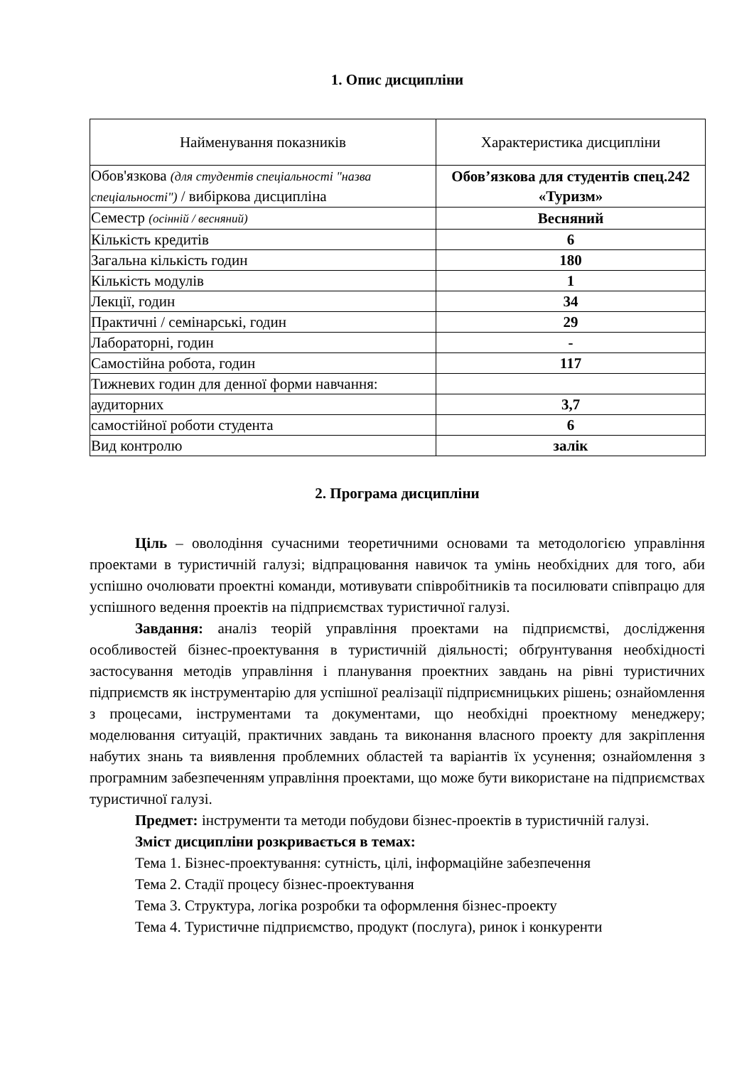1. Опис дисципліни
| Найменування показників | Характеристика дисципліни |
| --- | --- |
| Обов'язкова (для студентів спеціальності "назва спеціальності") / вибіркова дисципліна | Обов’язкова для студентів спец.242 «Туризм» |
| Семестр (осінній / весняний) | Весняний |
| Кількість кредитів | 6 |
| Загальна кількість годин | 180 |
| Кількість модулів | 1 |
| Лекції, годин | 34 |
| Практичні / семінарські, годин | 29 |
| Лабораторні, годин | - |
| Самостійна робота, годин | 117 |
| Тижневих годин для денної форми навчання: | |
| аудиторних | 3,7 |
| самостійної роботи студента | 6 |
| Вид контролю | залік |
2. Програма дисципліни
Ціль – оволодіння сучасними теоретичними основами та методологією управління проектами в туристичній галузі; відпрацювання навичок та умінь необхідних для того, аби успішно очолювати проектні команди, мотивувати співробітників та посилювати співпрацю для успішного ведення проектів на підприємствах туристичної галузі.
Завдання: аналіз теорій управління проектами на підприємстві, дослідження особливостей бізнес-проектування в туристичній діяльності; обґрунтування необхідності застосування методів управління і планування проектних завдань на рівні туристичних підприємств як інструментарію для успішної реалізації підприємницьких рішень; ознайомлення з процесами, інструментами та документами, що необхідні проектному менеджеру; моделювання ситуацій, практичних завдань та виконання власного проекту для закріплення набутих знань та виявлення проблемних областей та варіантів їх усунення; ознайомлення з програмним забезпеченням управління проектами, що може бути використане на підприємствах туристичної галузі.
Предмет: інструменти та методи побудови бізнес-проектів в туристичній галузі.
Зміст дисципліни розкривається в темах:
Тема 1. Бізнес-проектування: сутність, цілі, інформаційне забезпечення
Тема 2. Стадії процесу бізнес-проектування
Тема 3. Структура, логіка розробки та оформлення бізнес-проекту
Тема 4. Туристичне підприємство, продукт (послуга), ринок і конкуренти